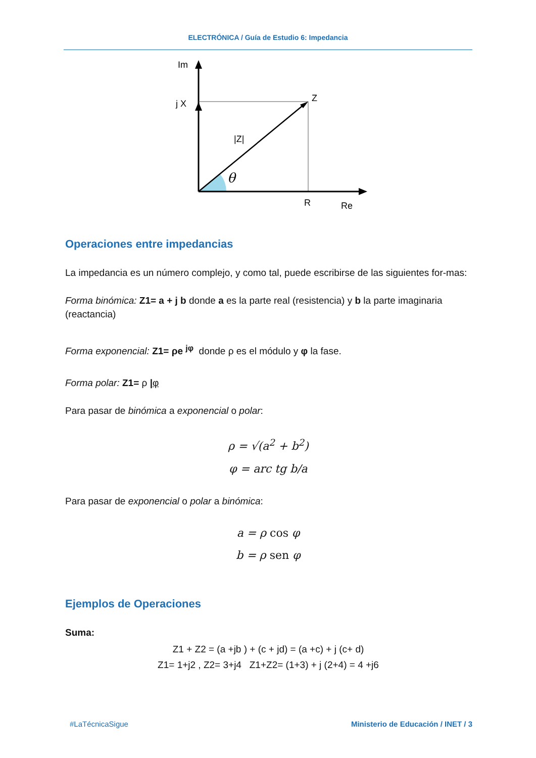ELECTRÓNICA / Guía de Estudio 6: Impedancia
Im
j X
Z
|Z|
θ
R
Re
Operaciones entre impedancias
La impedancia es un número complejo, y como tal, puede escribirse de las siguientes for-mas:
Forma binómica: Z1= a + j b donde a es la parte real (resistencia) y b la parte imaginaria (reactancia)
Forma exponencial: Z1= ρe <sup>jφ</sup> donde ρ es el módulo y φ la fase.
Forma polar: Z1= ρ |φ
Para pasar de binómica a exponencial o polar:
ρ = √(a<sup>2</sup> + b<sup>2</sup>)
φ = arc tg b/a
Para pasar de exponencial o polar a binómica:
a = ρ cos φ
b = ρ sen φ
Ejemplos de Operaciones
Suma:
Z1 + Z2 = (a +jb ) + (c + jd) = (a +c) + j (c+ d)
Z1= 1+j2 , Z2= 3+j4 Z1+Z2= (1+3) + j (2+4) = 4 +j6
#LaTécnicaSigue Ministerio de Educación / INET / 3